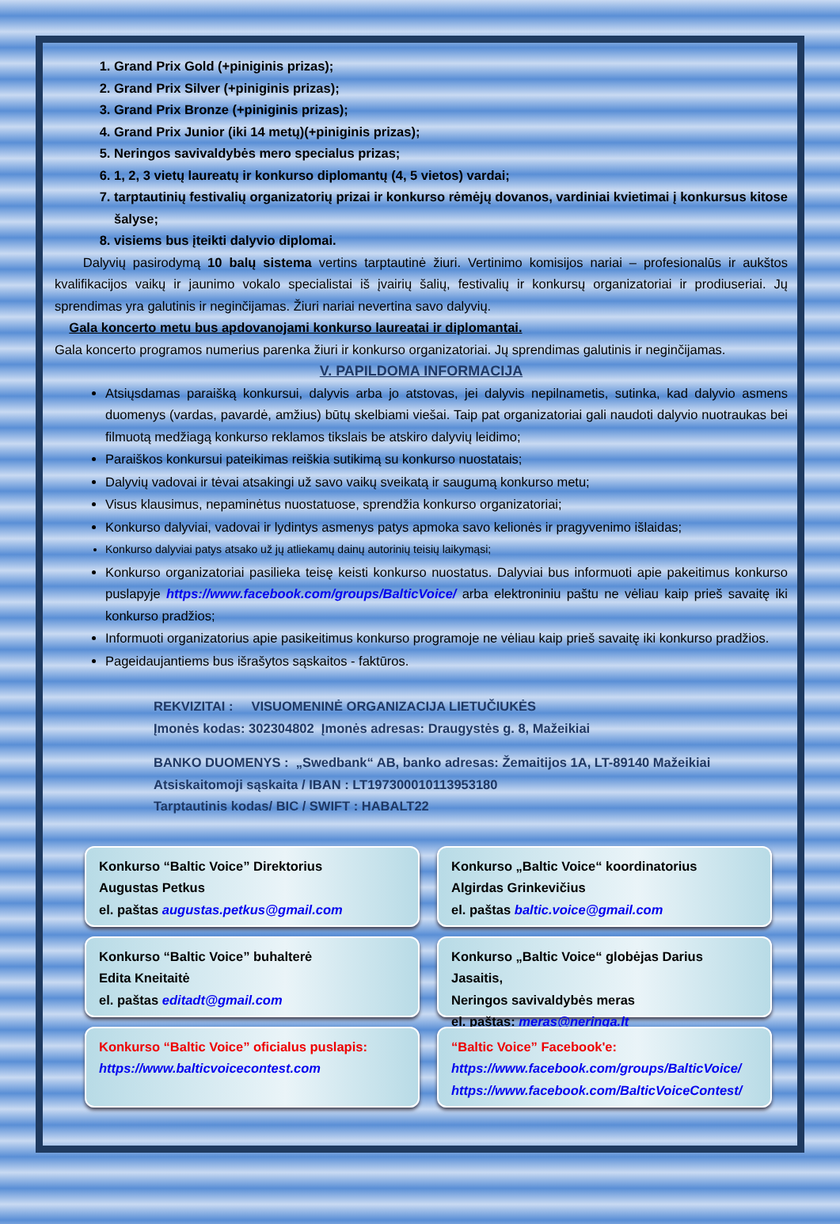1. Grand Prix Gold (+piniginis prizas);
2. Grand Prix Silver (+piniginis prizas);
3. Grand Prix Bronze (+piniginis prizas);
4. Grand Prix Junior (iki 14 metų)(+piniginis prizas);
5. Neringos savivaldybės mero specialus prizas;
6. 1, 2, 3 vietų laureatų ir konkurso diplomantų (4, 5 vietos) vardai;
7. tarptautinių festivalių organizatorių prizai ir konkurso rėmėjų dovanos, vardiniai kvietimai į konkursus kitose šalyse;
8. visiems bus įteikti dalyvio diplomai.
Dalyvių pasirodymą 10 balų sistema vertins tarptautinė žiuri. Vertinimo komisijos nariai – profesionalūs ir aukštos kvalifikacijos vaikų ir jaunimo vokalo specialistai iš įvairių šalių, festivalių ir konkursų organizatoriai ir prodiuseriai. Jų sprendimas yra galutinis ir neginčijamas. Žiuri nariai nevertina savo dalyvių.
Gala koncerto metu bus apdovanojami konkurso laureatai ir diplomantai.
Gala koncerto programos numerius parenka žiuri ir konkurso organizatoriai. Jų sprendimas galutinis ir neginčijamas.
V. PAPILDOMA INFORMACIJA
Atsiųsdamas paraišką konkursui, dalyvis arba jo atstovas, jei dalyvis nepilnametis, sutinka, kad dalyvio asmens duomenys (vardas, pavardė, amžius) būtų skelbiami viešai. Taip pat organizatoriai gali naudoti dalyvio nuotraukas bei filmuotą medžiagą konkurso reklamos tikslais be atskiro dalyvių leidimo;
Paraiškos konkursui pateikimas reiškia sutikimą su konkurso nuostatais;
Dalyvių vadovai ir tėvai atsakingi už savo vaikų sveikatą ir saugumą konkurso metu;
Visus klausimus, nepaminėtus nuostatuose, sprendžia konkurso organizatoriai;
Konkurso dalyviai, vadovai ir lydintys asmenys patys apmoka savo kelionės ir pragyvenimo išlaidas;
Konkurso dalyviai patys atsako už jų atliekamų dainų autorinių teisių laikymąsi;
Konkurso organizatoriai pasilieka teisę keisti konkurso nuostatus. Dalyviai bus informuoti apie pakeitimus konkurso puslapyje https://www.facebook.com/groups/BalticVoice/ arba elektroniniu paštu ne vėliau kaip prieš savaitę iki konkurso pradžios;
Informuoti organizatorius apie pasikeitimus konkurso programoje ne vėliau kaip prieš savaitę iki konkurso pradžios.
Pageidaujantiems bus išrašytos sąskaitos - faktūros.
REKVIZITAI : VISUOMENINĖ ORGANIZACIJA LIETUČIUKĖS
Įmonės kodas: 302304802 Įmonės adresas: Draugystės g. 8, Mažeikiai
BANKO DUOMENYS : „Swedbank“ AB, banko adresas: Žemaitijos 1A, LT-89140 Mažeikiai
Atsiskaitomoji sąskaita / IBAN : LT197300010113953180
Tarptautinis kodas/ BIC / SWIFT : HABALT22
Konkurso “Baltic Voice” Direktorius
Augustas Petkus
el. paštas augustas.petkus@gmail.com
Konkurso „Baltic Voice“ koordinatorius
Algirdas Grinkevičius
el. paštas baltic.voice@gmail.com
Konkurso “Baltic Voice” buhalterė
Edita Kneitaitė
el. paštas editadt@gmail.com
Konkurso „Baltic Voice“ globėjas Darius Jasaitis,
Neringos savivaldybės meras
el. paštas: meras@neringa.lt
Konkurso “Baltic Voice” oficialus puslapis:
https://www.balticvoicecontest.com
“Baltic Voice” Facebook'e:
https://www.facebook.com/groups/BalticVoice/
https://www.facebook.com/BalticVoiceContest/